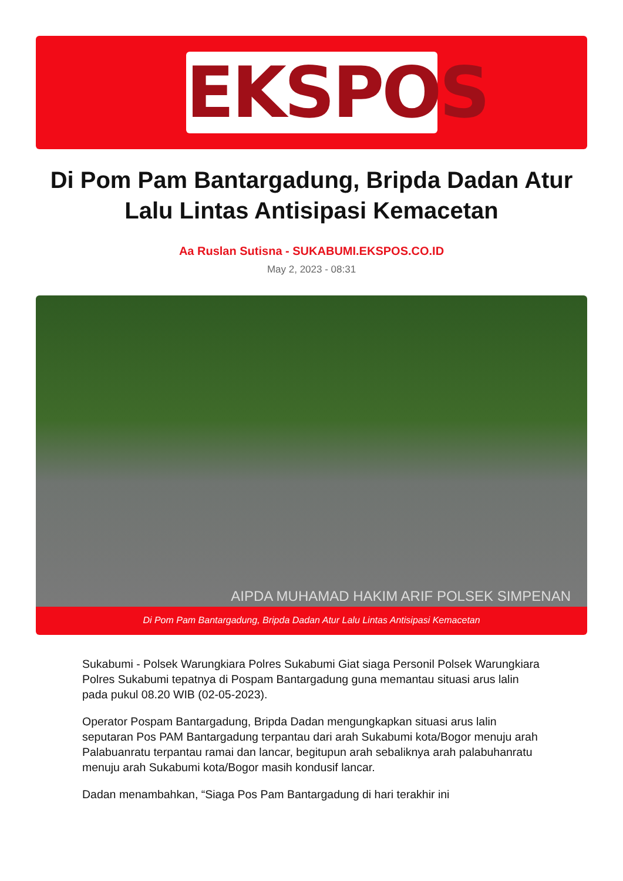EKSPOS
Di Pom Pam Bantargadung, Bripda Dadan Atur Lalu Lintas Antisipasi Kemacetan
Aa Ruslan Sutisna - SUKABUMI.EKSPOS.CO.ID
May 2, 2023 - 08:31
AIPDA MUHAMAD HAKIM ARIF POLSEK SIMPENAN
Di Pom Pam Bantargadung, Bripda Dadan Atur Lalu Lintas Antisipasi Kemacetan
Sukabumi - Polsek Warungkiara Polres Sukabumi Giat siaga Personil Polsek Warungkiara Polres Sukabumi tepatnya di Pospam Bantargadung guna memantau situasi arus lalin pada pukul 08.20 WIB (02-05-2023).
Operator Pospam Bantargadung, Bripda Dadan mengungkapkan situasi arus lalin seputaran Pos PAM Bantargadung terpantau dari arah Sukabumi kota/Bogor menuju arah Palabuanratu terpantau ramai dan lancar, begitupun arah sebaliknya arah palabuhanratu menuju arah Sukabumi kota/Bogor masih kondusif lancar.
Dadan menambahkan, “Siaga Pos Pam Bantargadung di hari terakhir ini